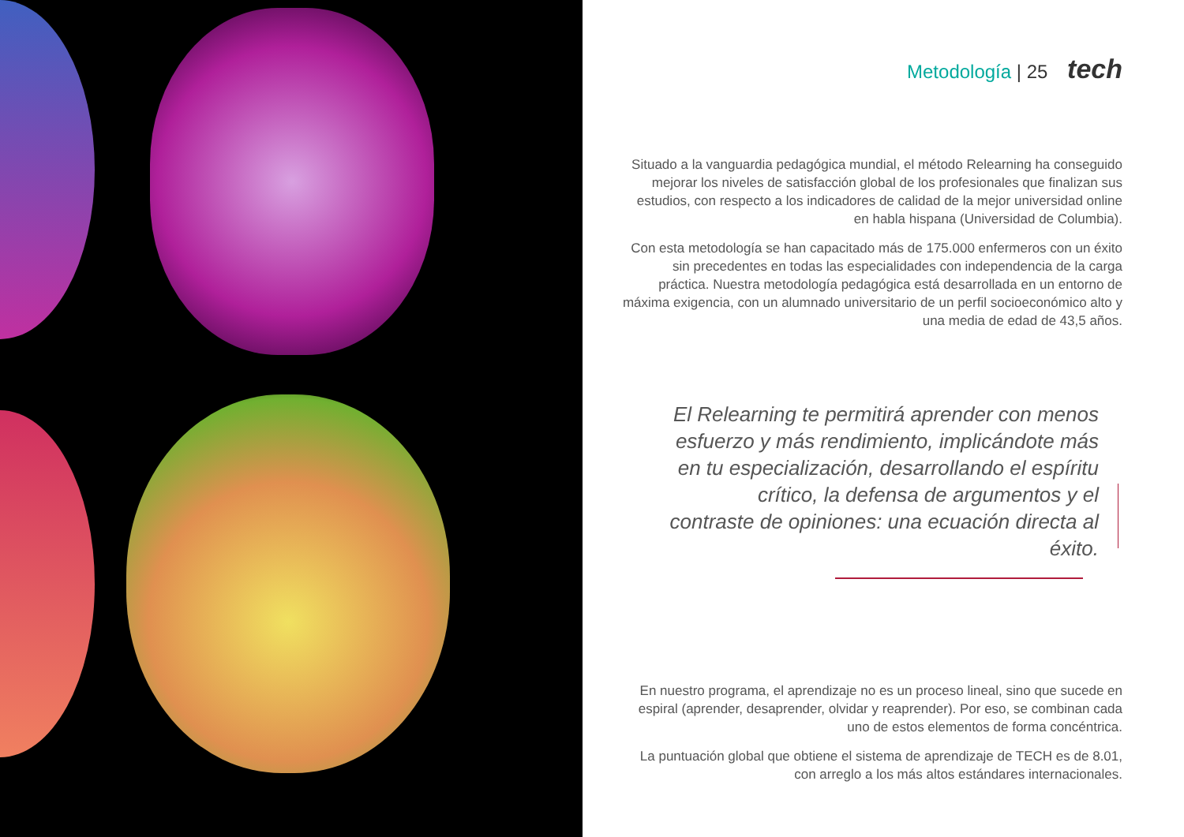Metodología | 25 tech
Situado a la vanguardia pedagógica mundial, el método Relearning ha conseguido mejorar los niveles de satisfacción global de los profesionales que finalizan sus estudios, con respecto a los indicadores de calidad de la mejor universidad online en habla hispana (Universidad de Columbia).
Con esta metodología se han capacitado más de 175.000 enfermeros con un éxito sin precedentes en todas las especialidades con independencia de la carga práctica. Nuestra metodología pedagógica está desarrollada en un entorno de máxima exigencia, con un alumnado universitario de un perfil socioeconómico alto y una media de edad de 43,5 años.
El Relearning te permitirá aprender con menos esfuerzo y más rendimiento, implicándote más en tu especialización, desarrollando el espíritu crítico, la defensa de argumentos y el contraste de opiniones: una ecuación directa al éxito.
En nuestro programa, el aprendizaje no es un proceso lineal, sino que sucede en espiral (aprender, desaprender, olvidar y reaprender). Por eso, se combinan cada uno de estos elementos de forma concéntrica.
La puntuación global que obtiene el sistema de aprendizaje de TECH es de 8.01, con arreglo a los más altos estándares internacionales.